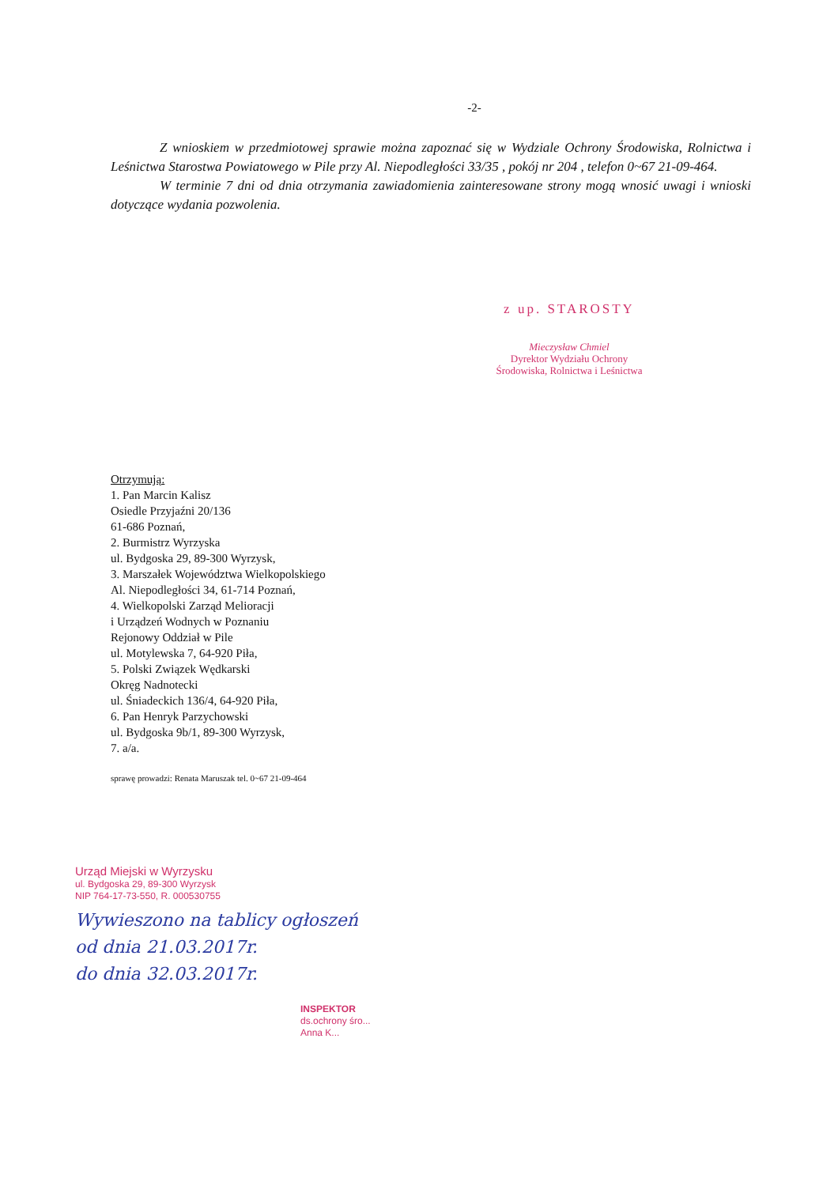-2-
Z wnioskiem w przedmiotowej sprawie można zapoznać się w Wydziale Ochrony Środowiska, Rolnictwa i Leśnictwa Starostwa Powiatowego w Pile przy Al. Niepodległości 33/35 , pokój nr 204 , telefon 0~67 21-09-464.
W terminie 7 dni od dnia otrzymania zawiadomienia zainteresowane strony mogą wnosić uwagi i wnioski dotyczące wydania pozwolenia.
z up. STAROSTY
Mieczysław Chmiel
Dyrektor Wydziału Ochrony
Środowiska, Rolnictwa i Leśnictwa
Otrzymują:
1. Pan Marcin Kalisz
Osiedle Przyjaźni 20/136
61-686 Poznań,
2. Burmistrz Wyrzyska
ul. Bydgoska 29, 89-300 Wyrzysk,
3. Marszałek Województwa Wielkopolskiego
Al. Niepodległości 34, 61-714 Poznań,
4. Wielkopolski Zarząd Melioracji
i Urządzeń Wodnych w Poznaniu
Rejonowy Oddział w Pile
ul. Motylewska 7, 64-920 Piła,
5. Polski Związek Wędkarski
Okręg Nadnotecki
ul. Śniadeckich 136/4, 64-920 Piła,
6. Pan Henryk Parzychowski
ul. Bydgoska 9b/1, 89-300 Wyrzysk,
7. a/a.
sprawę prowadzi: Renata Maruszak tel. 0~67 21-09-464
Urząd Miejski w Wyrzysku
ul. Bydgoska 29, 89-300 Wyrzysk
NIP 764-17-73-550, R. 000530755
Wywieszono na tablicy ogłoszeń
od dnia 21.03.2017r.
do dnia 32.03.2017r.
INSPEKTOR
ds.ochrony śro...
Anna K...